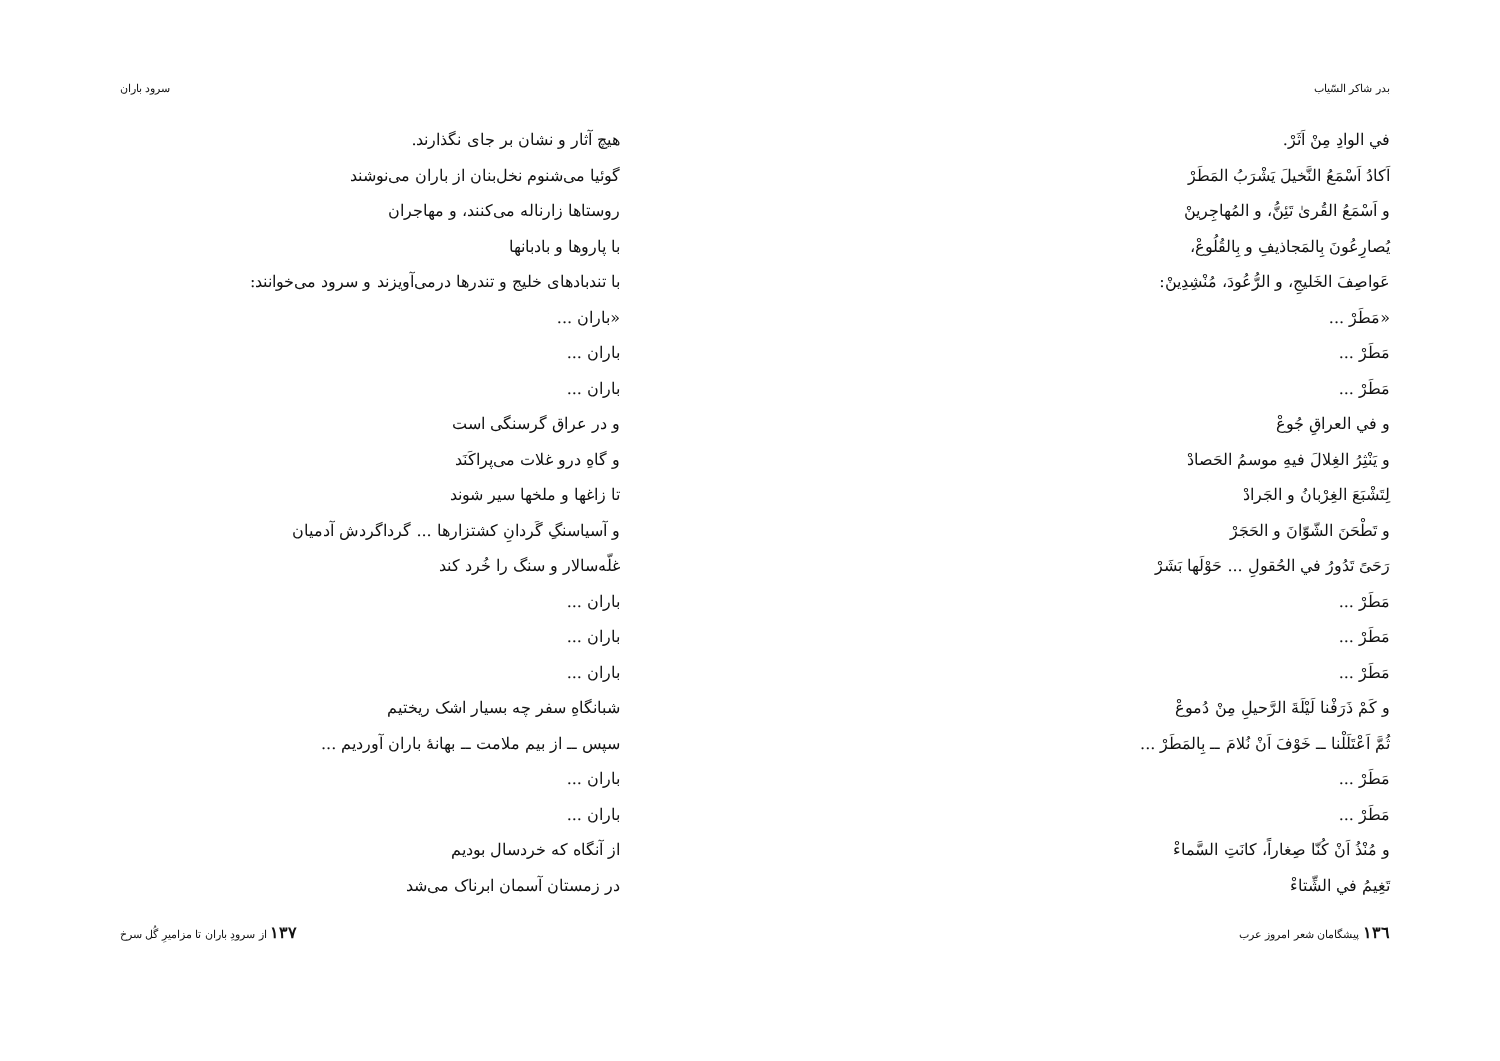بدر شاكر السّياب
في الوادِ مِنْ اَثَرْ.
اَكادُ اَسْمَعُ النَّخيلَ يَشْرَبُ المَطَرْ
و اَسْمَعُ القُرىٰ تَئِنُّ، و المُهاجِرينْ
يُصارِعُونَ بِالمَجاذيفِ و بِالقُلُوعْ،
عَواصِفَ الخَليجِ، و الرُّعُودَ، مُنْشِدِينْ:
«مَطَرْ ...
مَطَرْ ...
مَطَرْ ...
و في العراقِ جُوعْ
و يَنْثِرُ الغِلالَ فيهِ موسمُ الحَصادْ
لِتَشْبَعَ الغِرْبانُ و الجَرادْ
و تَطْحَنَ الشّوّانَ و الحَجَرْ
رَحَىً تَدُورُ في الحُقولِ ... حَوْلَها بَشَرْ
مَطَرْ ...
مَطَرْ ...
مَطَرْ ...
و كَمْ ذَرَفْنا لَيْلَةَ الرَّحيلِ مِنْ دُموعْ
ثُمَّ اَعْتَلَلْنا ــ خَوْفَ اَنْ نُلامَ ــ بِالمَطَرْ ...
مَطَرْ ...
مَطَرْ ...
و مُنْذُ اَنْ كُنّا صِغاراً، كانَتِ السَّماءْ
تَغِيمُ في الشِّتاءْ
١٣٦ پیشگامان شعر امروز عرب
سرود باران
هیچ آثار و نشان بر جای نگذارند.
گوئیا می‌شنوم نخل‌بنان از باران می‌نوشند
روستاها زارناله می‌کنند، و مهاجران
با پاروها و بادبانها
با تندبادهای خلیج و تندرها درمی‌آویزند و سرود می‌خوانند:
«باران ...
باران ...
باران ...
و در عراق گرسنگی است
و گاهِ درو غلات می‌پراکَنَد
تا زاغها و ملخها سیر شوند
و آسیاسنگِ گَردانِ کشتزارها ... گرداگردش آدمیان
غلّه‌سالار و سنگ را خُرد کند
باران ...
باران ...
باران ...
شبانگاهِ سفر چه بسیار اشک ریختیم
سپس ــ از بیم ملامت ــ بهانهٔ باران آوردیم ...
باران ...
باران ...
از آنگاه که خردسال بودیم
در زمستان آسمان ابرناک می‌شد
از سرودِ باران تا مزامیرِ گُل سرخ ١٣٧